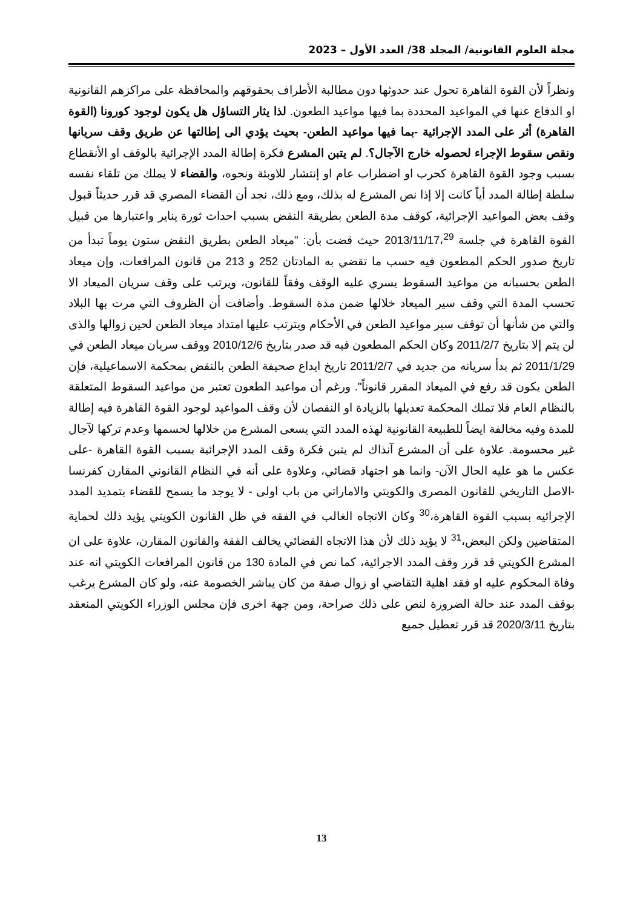مجلة العلوم القانونية/ المجلد 38/ العدد الأول – 2023
ونظراً لأن القوة القاهرة تحول عند حدوثها دون مطالبة الأطراف بحقوقهم والمحافظة على مراكزهم القانونية او الدفاع عنها في المواعيد المحددة بما فيها مواعيد الطعون. لذا يثار التساؤل هل يكون لوجود كورونا (القوة القاهرة) أثر على المدد الإجرائية -بما فيها مواعيد الطعن- بحيث يؤدي الى إطالتها عن طريق وقف سريانها ونقص سقوط الإجراء لحصوله خارج الآجال؟. لم يتبن المشرع فكرة إطالة المدد الإجرائية بالوقف او الأنقطاع بسبب وجود القوة القاهرة كحرب او اضطراب عام او إنتشار للاوبئة ونحوه، والقضاء لا يملك من تلقاء نفسه سلطة إطالة المدد أياً كانت إلا إذا نص المشرع له بذلك، ومع ذلك، نجد أن القضاء المصري قد قرر حديثاً قبول وقف بعض المواعيد الإجرائية، كوقف مدة الطعن بطريقة النقض بسبب احداث ثورة يناير واعتبارها من قبيل القوة القاهرة في جلسة 2013/11/17،<sup>29</sup> حيث قضت بأن: "ميعاد الطعن بطريق النقض ستون يوماً تبدأ من تاريخ صدور الحكم المطعون فيه حسب ما تقضي به المادتان 252 و 213 من قانون المرافعات، وإن ميعاد الطعن بحسبانه من مواعيد السقوط يسري عليه الوقف وفقاً للقانون، ويرتب على وقف سريان الميعاد الا تحسب المدة التي وقف سير الميعاد خلالها ضمن مدة السقوط. وأضافت أن الظروف التي مرت بها البلاد والتي من شأنها أن توقف سير مواعيد الطعن في الأحكام ويترتب عليها امتداد ميعاد الطعن لحين زوالها والذى لن يتم إلا بتاريخ 2011/2/7 وكان الحكم المطعون فيه قد صدر بتاريخ 2010/12/6 ووقف سريان ميعاد الطعن في 2011/1/29 ثم بدأ سريانه من جديد في 2011/2/7 تاريخ ايداع صحيفة الطعن بالنقض بمحكمة الاسماعيلية، فإن الطعن يكون قد رفع في الميعاد المقرر قانوناً". ورغم أن مواعيد الطعون تعتبر من مواعيد السقوط المتعلقة بالنظام العام فلا تملك المحكمة تعديلها بالزيادة او النقصان لأن وقف المواعيد لوجود القوة القاهرة فيه إطالة للمدة وفيه مخالفة ايضاً للطبيعة القانونية لهذه المدد التي يسعى المشرع من خلالها لحسمها وعدم تركها لآجال غير محسومة. علاوة على أن المشرع آنذاك لم يتبن فكرة وقف المدد الإجرائية بسبب القوة القاهرة -على عكس ما هو عليه الحال الآن- وانما هو اجتهاد قضائي، وعلاوة على أنه في النظام القانوني المقارن كفرنسا -الاصل التاريخي للقانون المصرى والكويتي والاماراتي من باب اولى - لا يوجد ما يسمح للقضاء بتمديد المدد الإجرائيه بسبب القوة القاهرة،<sup>30</sup> وكان الاتجاه الغالب في الفقه في ظل القانون الكويتي يؤيد ذلك لحماية المتقاضين ولكن البعض،<sup>31</sup> لا يؤيد ذلك لأن هذا الاتجاه القضائي يخالف الفقة والقانون المقارن، علاوة على ان المشرع الكويتي قد قرر وقف المدد الاجرائية، كما نص في المادة 130 من قانون المرافعات الكويتي انه عند وفاة المحكوم عليه او فقد اهلية التقاضي او زوال صفة من كان يباشر الخصومة عنه، ولو كان المشرع يرغب بوقف المدد عند حالة الضرورة لنص على ذلك صراحة، ومن جهة اخرى فإن مجلس الوزراء الكويتي المنعقد بتاريخ 2020/3/11 قد قرر تعطيل جميع
13